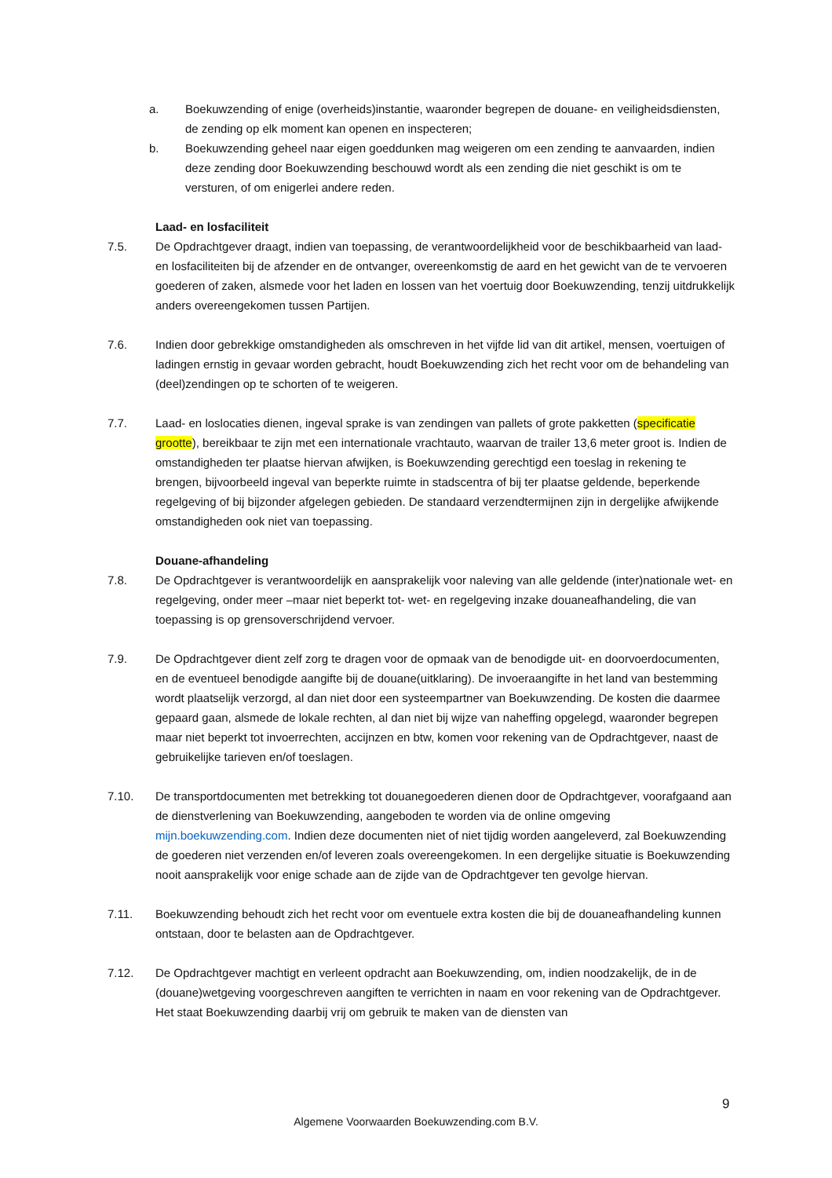a. Boekuwzending of enige (overheids)instantie, waaronder begrepen de douane- en veiligheidsdiensten, de zending op elk moment kan openen en inspecteren;
b. Boekuwzending geheel naar eigen goeddunken mag weigeren om een zending te aanvaarden, indien deze zending door Boekuwzending beschouwd wordt als een zending die niet geschikt is om te versturen, of om enigerlei andere reden.
Laad- en losfaciliteit
7.5. De Opdrachtgever draagt, indien van toepassing, de verantwoordelijkheid voor de beschikbaarheid van laad- en losfaciliteiten bij de afzender en de ontvanger, overeenkomstig de aard en het gewicht van de te vervoeren goederen of zaken, alsmede voor het laden en lossen van het voertuig door Boekuwzending, tenzij uitdrukkelijk anders overeengekomen tussen Partijen.
7.6. Indien door gebrekkige omstandigheden als omschreven in het vijfde lid van dit artikel, mensen, voertuigen of ladingen ernstig in gevaar worden gebracht, houdt Boekuwzending zich het recht voor om de behandeling van (deel)zendingen op te schorten of te weigeren.
7.7. Laad- en loslocaties dienen, ingeval sprake is van zendingen van pallets of grote pakketten (specificatie grootte), bereikbaar te zijn met een internationale vrachtauto, waarvan de trailer 13,6 meter groot is. Indien de omstandigheden ter plaatse hiervan afwijken, is Boekuwzending gerechtigd een toeslag in rekening te brengen, bijvoorbeeld ingeval van beperkte ruimte in stadscentra of bij ter plaatse geldende, beperkende regelgeving of bij bijzonder afgelegen gebieden. De standaard verzendtermijnen zijn in dergelijke afwijkende omstandigheden ook niet van toepassing.
Douane-afhandeling
7.8. De Opdrachtgever is verantwoordelijk en aansprakelijk voor naleving van alle geldende (inter)nationale wet- en regelgeving, onder meer –maar niet beperkt tot- wet- en regelgeving inzake douaneafhandeling, die van toepassing is op grensoverschrijdend vervoer.
7.9. De Opdrachtgever dient zelf zorg te dragen voor de opmaak van de benodigde uit- en doorvoerdocumenten, en de eventueel benodigde aangifte bij de douane(uitklaring). De invoeraangifte in het land van bestemming wordt plaatselijk verzorgd, al dan niet door een systeempartner van Boekuwzending. De kosten die daarmee gepaard gaan, alsmede de lokale rechten, al dan niet bij wijze van naheffing opgelegd, waaronder begrepen maar niet beperkt tot invoerrechten, accijnzen en btw, komen voor rekening van de Opdrachtgever, naast de gebruikelijke tarieven en/of toeslagen.
7.10. De transportdocumenten met betrekking tot douanegoederen dienen door de Opdrachtgever, voorafgaand aan de dienstverlening van Boekuwzending, aangeboden te worden via de online omgeving mijn.boekuwzending.com. Indien deze documenten niet of niet tijdig worden aangeleverd, zal Boekuwzending de goederen niet verzenden en/of leveren zoals overeengekomen. In een dergelijke situatie is Boekuwzending nooit aansprakelijk voor enige schade aan de zijde van de Opdrachtgever ten gevolge hiervan.
7.11. Boekuwzending behoudt zich het recht voor om eventuele extra kosten die bij de douaneafhandeling kunnen ontstaan, door te belasten aan de Opdrachtgever.
7.12. De Opdrachtgever machtigt en verleent opdracht aan Boekuwzending, om, indien noodzakelijk, de in de (douane)wetgeving voorgeschreven aangiften te verrichten in naam en voor rekening van de Opdrachtgever. Het staat Boekuwzending daarbij vrij om gebruik te maken van de diensten van
9
Algemene Voorwaarden Boekuwzending.com B.V.